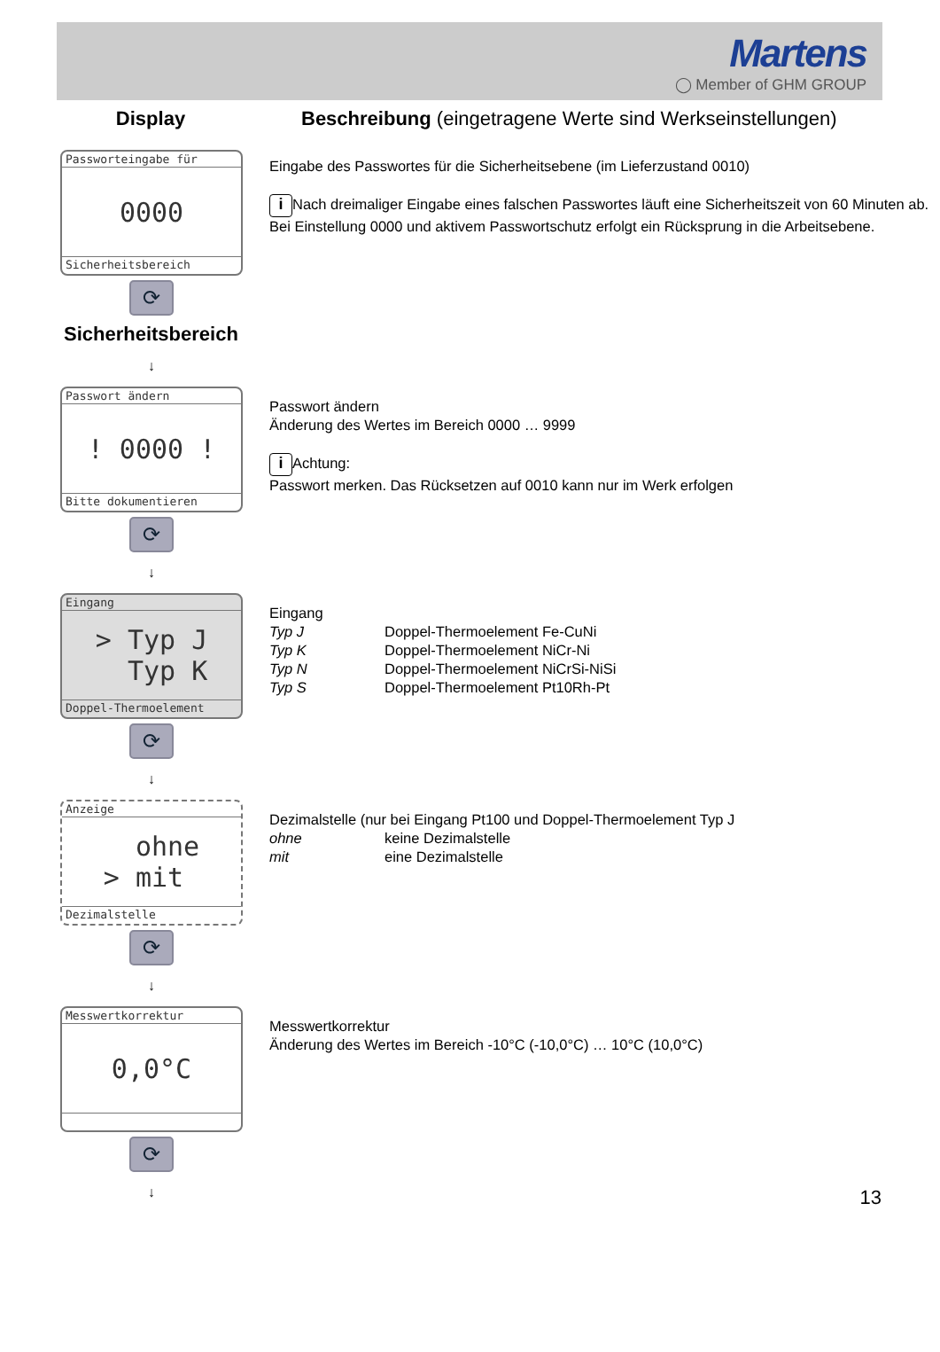Martens
◯ Member of GHM GROUP
Display Beschreibung (eingetragene Werte sind Werkseinstellungen)
Passworteingabe für
0000
Sicherheitsbereich
⟳
Sicherheitsbereich
↓
Eingabe des Passwortes für die Sicherheitsebene (im Lieferzustand 0010)
i Nach dreimaliger Eingabe eines falschen Passwortes läuft eine Sicherheitszeit von 60 Minuten ab. Bei Einstellung 0000 und aktivem Passwortschutz erfolgt ein Rücksprung in die Arbeitsebene.
Passwort ändern
! 0000 !
Bitte dokumentieren
⟳
↓
Passwort ändern
Änderung des Wertes im Bereich 0000 … 9999
i Achtung:
Passwort merken. Das Rücksetzen auf 0010 kann nur im Werk erfolgen
Eingang
> Typ J
Typ K
Doppel-Thermoelement
⟳
↓
Eingang
| Typ J | Doppel-Thermoelement Fe-CuNi |
| Typ K | Doppel-Thermoelement NiCr-Ni |
| Typ N | Doppel-Thermoelement NiCrSi-NiSi |
| Typ S | Doppel-Thermoelement Pt10Rh-Pt |
Anzeige
ohne
> mit
Dezimalstelle
⟳
↓
Dezimalstelle (nur bei Eingang Pt100 und Doppel-Thermoelement Typ J
| ohne | keine Dezimalstelle |
| mit | eine Dezimalstelle |
Messwertkorrektur
0,0°C
⟳
↓
Messwertkorrektur
Änderung des Wertes im Bereich -10°C (-10,0°C) … 10°C (10,0°C)
13